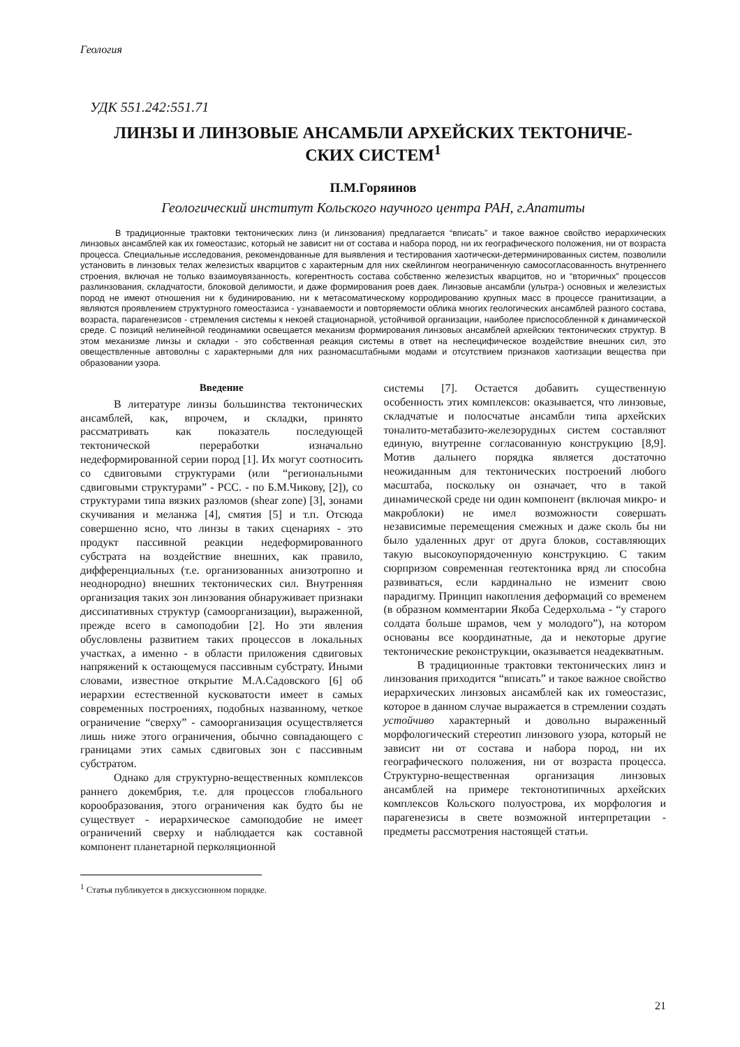Геология
УДК 551.242:551.71
ЛИНЗЫ И ЛИНЗОВЫЕ АНСАМБЛИ АРХЕЙСКИХ ТЕКТОНИЧЕ-
СКИХ СИСТЕМ<sup>1</sup>
П.М.Горяинов
Геологический институт Кольского научного центра РАН, г.Апатиты
В традиционные трактовки тектонических линз (и линзования) предлагается “вписать” и такое важное свойство иерархических линзовых ансамблей как их гомеостазис, который не зависит ни от состава и набора пород, ни их географического положения, ни от возраста процесса. Специальные исследования, рекомендованные для выявления и тестирования хаотически-детерминированных систем, позволили установить в линзовых телах железистых кварцитов с характерным для них скейлингом неограниченную самосогласованность внутреннего строения, включая не только взаимоувязанность, когерентность состава собственно железистых кварцитов, но и “вторичных” процессов разлинзования, складчатости, блоковой делимости, и даже формирования роев даек. Линзовые ансамбли (ультра-) основных и железистых пород не имеют отношения ни к будинированию, ни к метасоматическому корродированию крупных масс в процессе гранитизации, а являются проявлением структурного гомеостазиса - узнаваемости и повторяемости облика многих геологических ансамблей разного состава, возраста, парагенезисов - стремления системы к некоей стационарной, устойчивой организации, наиболее приспособленной к динамической среде. С позиций нелинейной геодинамики освещается механизм формирования линзовых ансамблей архейских тектонических структур. В этом механизме линзы и складки - это собственная реакция системы в ответ на неспецифическое воздействие внешних сил, это овеществленные автоволны с характерными для них разномасштабными модами и отсутствием признаков хаотизации вещества при образовании узора.
Введение
В литературе линзы большинства тектонических ансамблей, как, впрочем, и складки, принято рассматривать как показатель последующей тектонической переработки изначально недеформированной серии пород [1]. Их могут соотносить со сдвиговыми структурами (или “региональными сдвиговыми структурами” - РСС. - по Б.М.Чикову, [2]), со структурами типа вязких разломов (shear zone) [3], зонами скучивания и меланжа [4], смятия [5] и т.п. Отсюда совершенно ясно, что линзы в таких сценариях - это продукт пассивной реакции недеформированного субстрата на воздействие внешних, как правило, дифференциальных (т.е. организованных анизотропно и неоднородно) внешних тектонических сил. Внутренняя организация таких зон линзования обнаруживает признаки диссипативных структур (самоорганизации), выраженной, прежде всего в самоподобии [2]. Но эти явления обусловлены развитием таких процессов в локальных участках, а именно - в области приложения сдвиговых напряжений к остающемуся пассивным субстрату. Иными словами, известное открытие М.А.Садовского [6] об иерархии естественной кусковатости имеет в самых современных построениях, подобных названному, четкое ограничение “сверху” - самоорганизация осуществляется лишь ниже этого ограничения, обычно совпадающего с границами этих самых сдвиговых зон с пассивным субстратом.
Однако для структурно-вещественных комплексов раннего докембрия, т.е. для процессов глобального корообразования, этого ограничения как будто бы не существует - иерархическое самоподобие не имеет ограничений сверху и наблюдается как составной компонент планетарной перколяционной
системы [7]. Остается добавить существенную особенность этих комплексов: оказывается, что линзовые, складчатые и полосчатые ансамбли типа архейских тоналито-метабазито-железорудных систем составляют единую, внутренне согласованную конструкцию [8,9]. Мотив дальнего порядка является достаточно неожиданным для тектонических построений любого масштаба, поскольку он означает, что в такой динамической среде ни один компонент (включая микро- и макроблоки) не имел возможности совершать независимые перемещения смежных и даже сколь бы ни было удаленных друг от друга блоков, составляющих такую высокоупорядоченную конструкцию. С таким сюрпризом современная геотектоника вряд ли способна развиваться, если кардинально не изменит свою парадигму. Принцип накопления деформаций со временем (в образном комментарии Якоба Седерхольма - “у старого солдата больше шрамов, чем у молодого”), на котором основаны все координатные, да и некоторые другие тектонические реконструкции, оказывается неадекватным.
В традиционные трактовки тектонических линз и линзования приходится “вписать” и такое важное свойство иерархических линзовых ансамблей как их гомеостазис, которое в данном случае выражается в стремлении создать устойчиво характерный и довольно выраженный морфологический стереотип линзового узора, который не зависит ни от состава и набора пород, ни их географического положения, ни от возраста процесса. Структурно-вещественная организация линзовых ансамблей на примере тектонотипичных архейских комплексов Кольского полуострова, их морфология и парагенезисы в свете возможной интерпретации - предметы рассмотрения настоящей статьи.
<sup>1</sup> Статья публикуется в дискуссионном порядке.
21